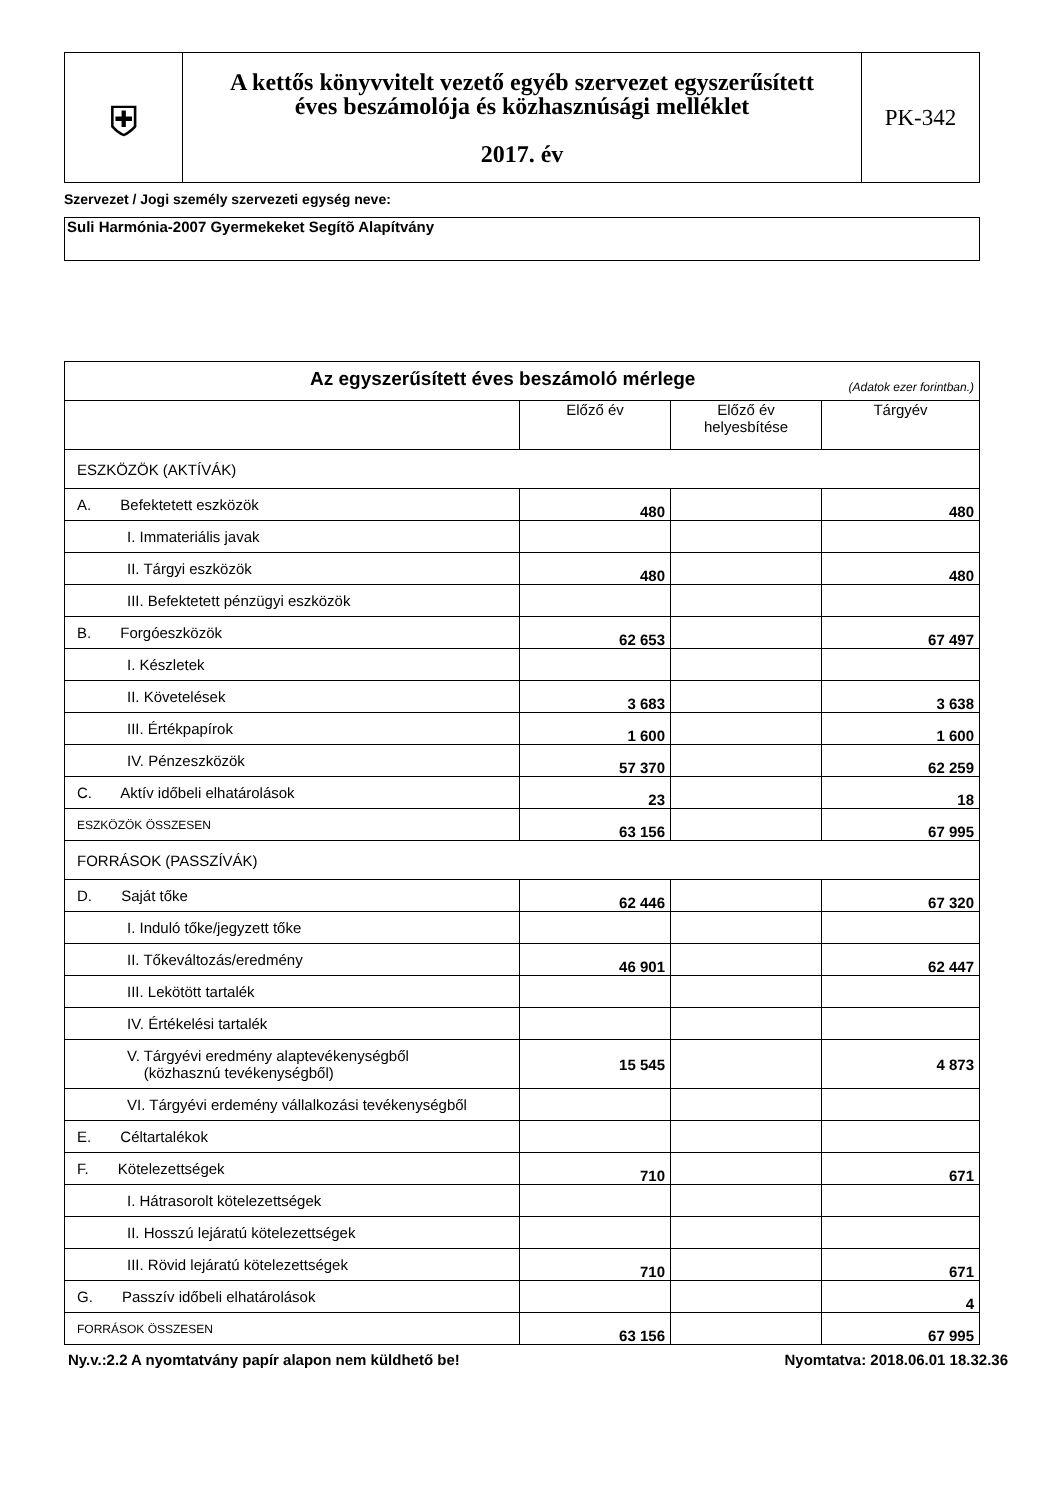| ⛨ | A kettős könyvvitelt vezető egyéb szervezet egyszerűsített éves beszámolója és közhasznúsági melléklet 2017. év | PK-342 |
Szervezet / Jogi személy szervezeti egység neve:
Suli Harmónia-2007 Gyermekeket Segítõ Alapítvány
| Az egyszerűsített éves beszámoló mérlege (Adatok ezer forintban.) | | | |
| | Előző év | Előző év helyesbítése | Tárgyév |
| ESZKÖZÖK (AKTÍVÁK) | | | |
| A. Befektetett eszközök | 480 | | 480 |
| I. Immateriális javak | | | |
| II. Tárgyi eszközök | 480 | | 480 |
| III. Befektetett pénzügyi eszközök | | | |
| B. Forgóeszközök | 62 653 | | 67 497 |
| I. Készletek | | | |
| II. Követelések | 3 683 | | 3 638 |
| III. Értékpapírok | 1 600 | | 1 600 |
| IV. Pénzeszközök | 57 370 | | 62 259 |
| C. Aktív időbeli elhatárolások | 23 | | 18 |
| ESZKÖZÖK ÖSSZESEN | 63 156 | | 67 995 |
| FORRÁSOK (PASSZÍVÁK) | | | |
| D. Saját tőke | 62 446 | | 67 320 |
| I. Induló tőke/jegyzett tőke | | | |
| II. Tőkeváltozás/eredmény | 46 901 | | 62 447 |
| III. Lekötött tartalék | | | |
| IV. Értékelési tartalék | | | |
| V. Tárgyévi eredmény alaptevékenységből (közhasznú tevékenységből) | 15 545 | | 4 873 |
| VI. Tárgyévi erdemény vállalkozási tevékenységből | | | |
| E. Céltartalékok | | | |
| F. Kötelezettségek | 710 | | 671 |
| I. Hátrasorolt kötelezettségek | | | |
| II. Hosszú lejáratú kötelezettségek | | | |
| III. Rövid lejáratú kötelezettségek | 710 | | 671 |
| G. Passzív időbeli elhatárolások | | | 4 |
| FORRÁSOK ÖSSZESEN | 63 156 | | 67 995 |
Ny.v.:2.2 A nyomtatvány papír alapon nem küldhető be! Nyomtatva: 2018.06.01 18.32.36